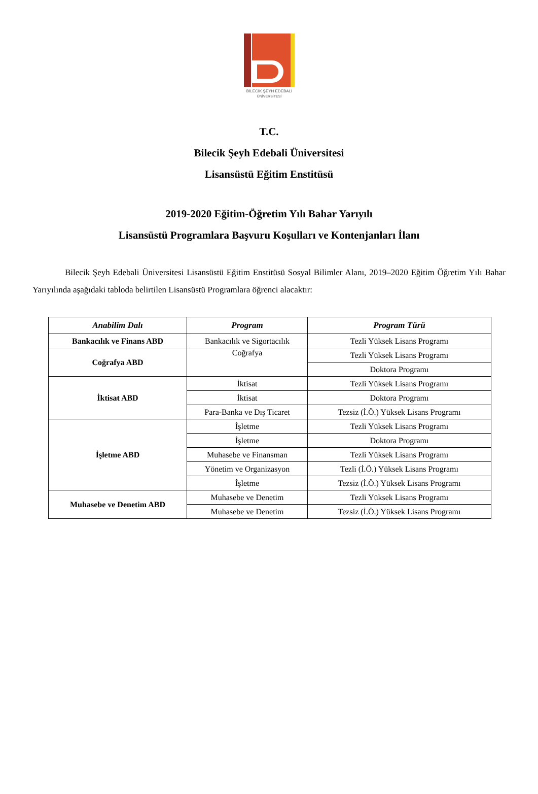BİLECİK ŞEYH EDEBALİ
ÜNİVERSİTESİ
T.C.
Bilecik Şeyh Edebali Üniversitesi
Lisansüstü Eğitim Enstitüsü
2019-2020 Eğitim-Öğretim Yılı Bahar Yarıyılı
Lisansüstü Programlara Başvuru Koşulları ve Kontenjanları İlanı
Bilecik Şeyh Edebali Üniversitesi Lisansüstü Eğitim Enstitüsü Sosyal Bilimler Alanı, 2019–2020 Eğitim Öğretim Yılı Bahar Yarıyılında aşağıdaki tabloda belirtilen Lisansüstü Programlara öğrenci alacaktır:
| Anabilim Dalı | Program | Program Türü |
| --- | --- | --- |
| Bankacılık ve Finans ABD | Bankacılık ve Sigortacılık | Tezli Yüksek Lisans Programı |
| Coğrafya ABD | Coğrafya | Tezli Yüksek Lisans Programı |
| | | Doktora Programı |
| İktisat ABD | İktisat | Tezli Yüksek Lisans Programı |
| | İktisat | Doktora Programı |
| | Para-Banka ve Dış Ticaret | Tezsiz (İ.Ö.) Yüksek Lisans Programı |
| İşletme ABD | İşletme | Tezli Yüksek Lisans Programı |
| | İşletme | Doktora Programı |
| | Muhasebe ve Finansman | Tezli Yüksek Lisans Programı |
| | Yönetim ve Organizasyon | Tezli (İ.Ö.) Yüksek Lisans Programı |
| | İşletme | Tezsiz (İ.Ö.) Yüksek Lisans Programı |
| Muhasebe ve Denetim ABD | Muhasebe ve Denetim | Tezli Yüksek Lisans Programı |
| | Muhasebe ve Denetim | Tezsiz (İ.Ö.) Yüksek Lisans Programı |